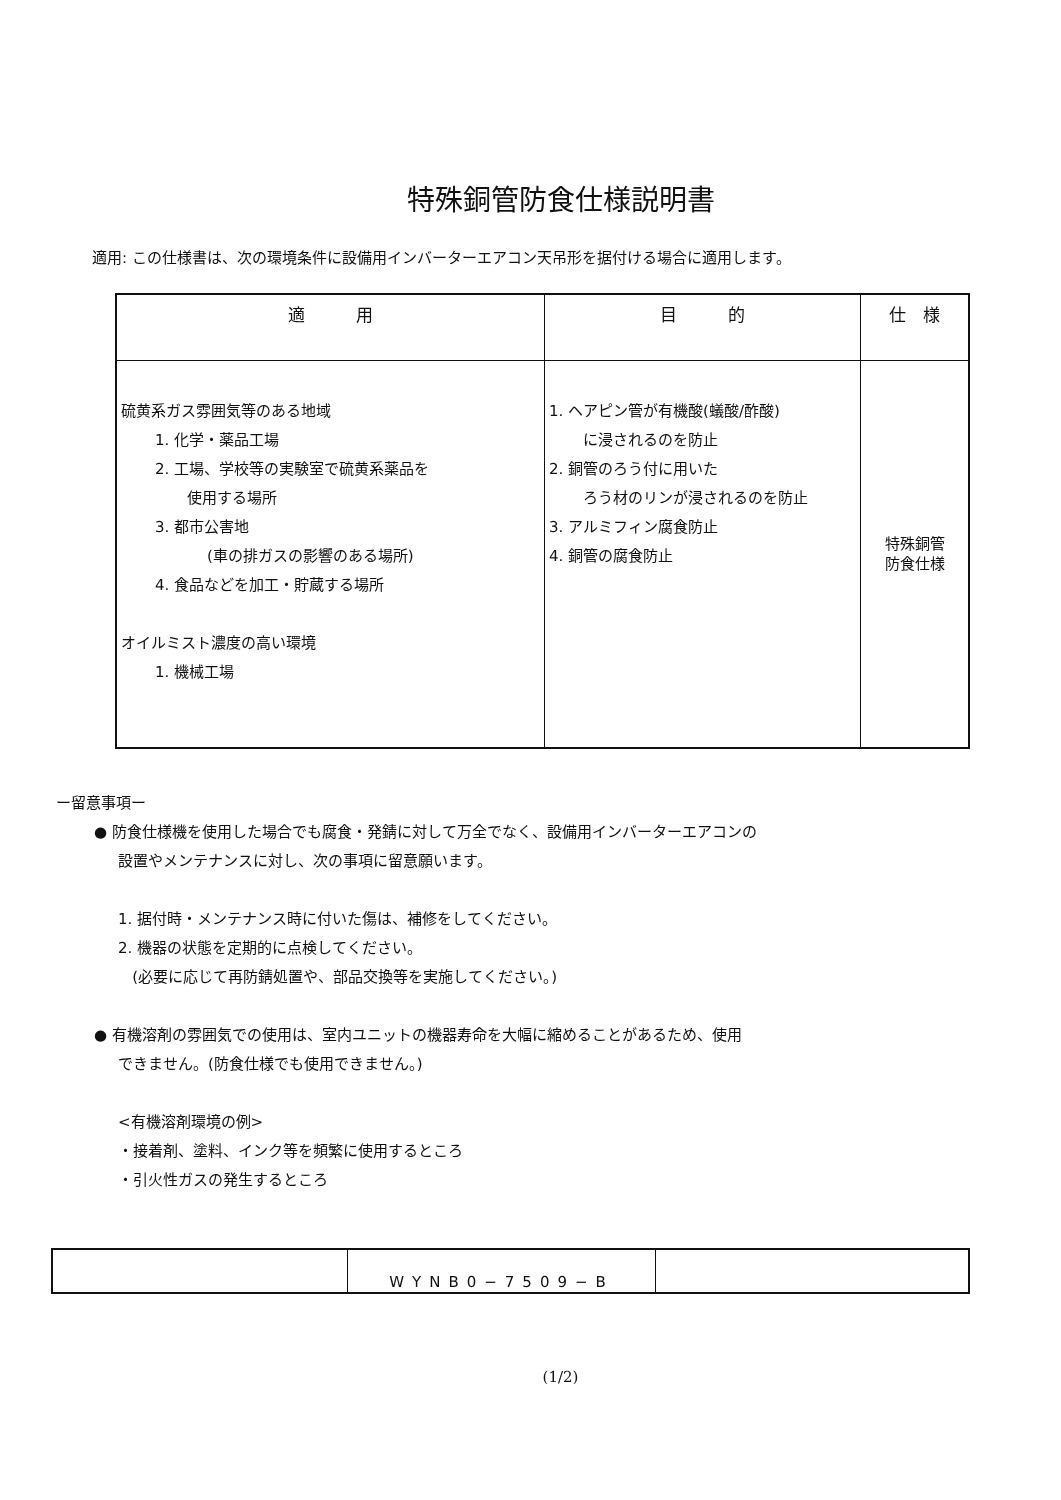特殊銅管防食仕様説明書
適用: この仕様書は、次の環境条件に設備用インバーターエアコン天吊形を据付ける場合に適用します。
| 適 用 | 目 的 | 仕 様 |
| --- | --- | --- |
| 硫黄系ガス雰囲気等のある地域 1. 化学・薬品工場 2. 工場、学校等の実験室で硫黄系薬品を 使用する場所 3. 都市公害地 (車の排ガスの影響のある場所) 4. 食品などを加工・貯蔵する場所 オイルミスト濃度の高い環境 1. 機械工場 | 1. ヘアピン管が有機酸(蟻酸/酢酸) に浸されるのを防止 2. 銅管のろう付に用いた ろう材のリンが浸されるのを防止 3. アルミフィン腐食防止 4. 銅管の腐食防止 | 特殊銅管 防食仕様 |
ー留意事項ー
● 防食仕様機を使用した場合でも腐食・発錆に対して万全でなく、設備用インバーターエアコンの
設置やメンテナンスに対し、次の事項に留意願います。
1. 据付時・メンテナンス時に付いた傷は、補修をしてください。
2. 機器の状態を定期的に点検してください。
(必要に応じて再防錆処置や、部品交換等を実施してください。)
● 有機溶剤の雰囲気での使用は、室内ユニットの機器寿命を大幅に縮めることがあるため、使用
できません。(防食仕様でも使用できません。)
<有機溶剤環境の例>
・接着剤、塗料、インク等を頻繁に使用するところ
・引火性ガスの発生するところ
| | WYNB0−7509−B | |
(1/2)